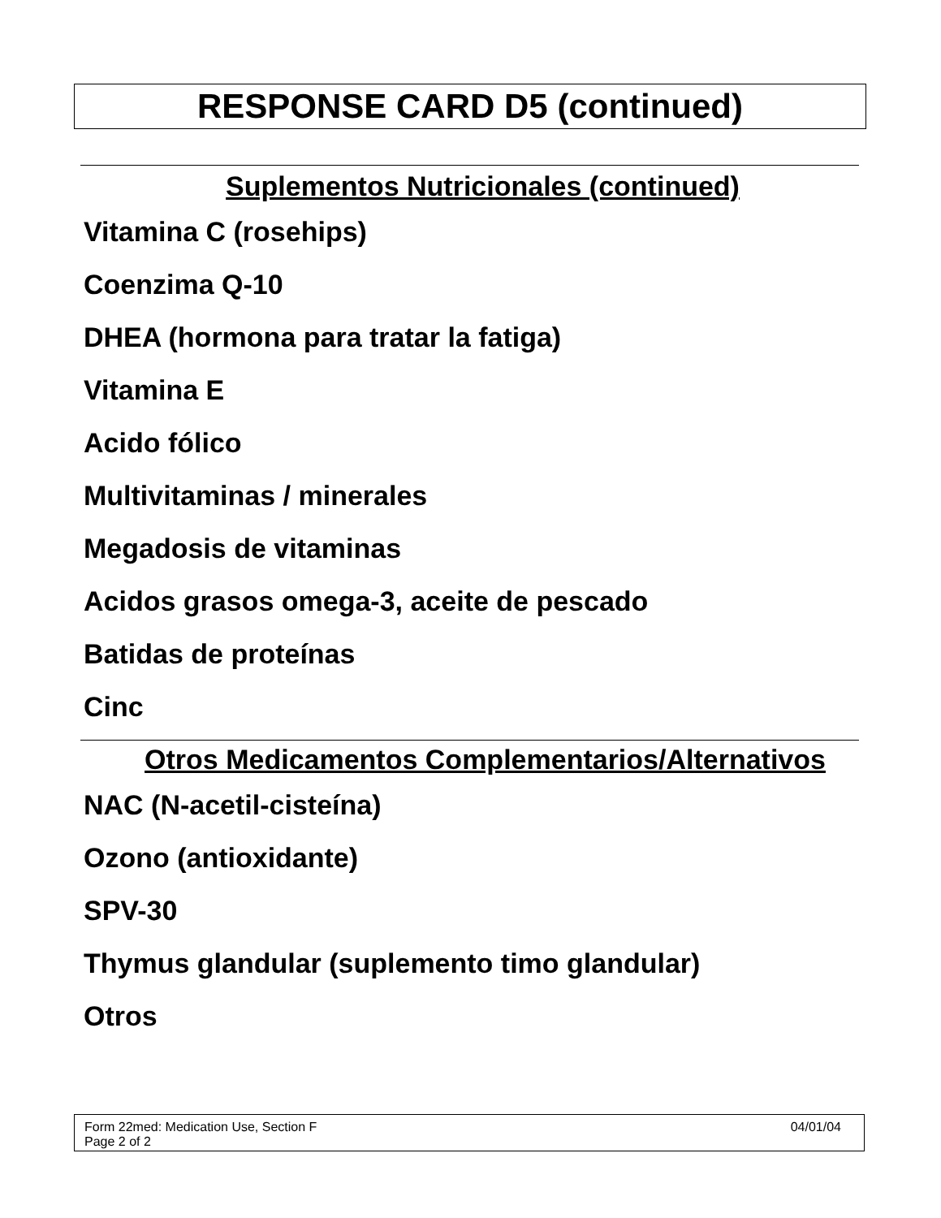RESPONSE CARD D5 (continued)
Suplementos Nutricionales (continued)
Vitamina C (rosehips)
Coenzima Q-10
DHEA (hormona para tratar la fatiga)
Vitamina E
Acido fólico
Multivitaminas / minerales
Megadosis de vitaminas
Acidos grasos omega-3, aceite de pescado
Batidas de proteínas
Cinc
Otros Medicamentos Complementarios/Alternativos
NAC (N-acetil-cisteína)
Ozono (antioxidante)
SPV-30
Thymus glandular (suplemento timo glandular)
Otros
Form 22med: Medication Use, Section F
Page 2 of 2
04/01/04